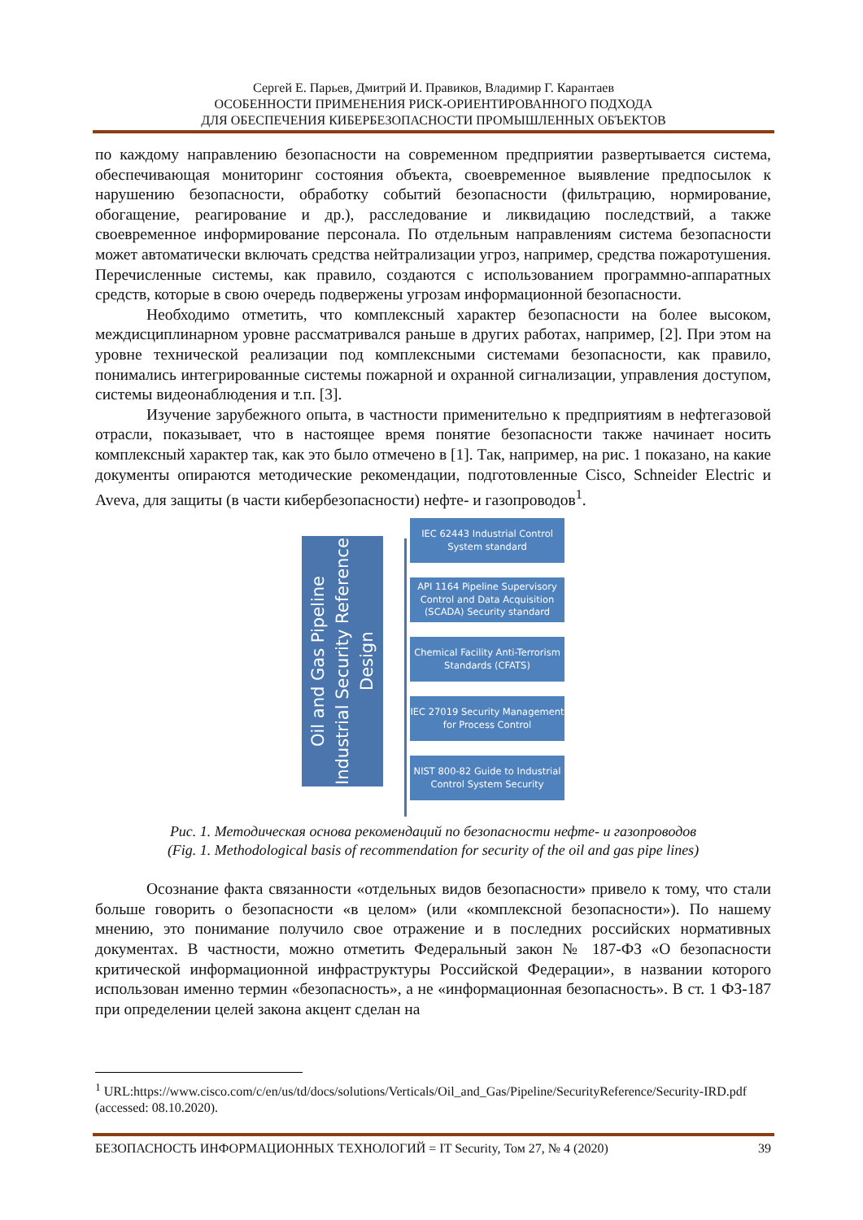Сергей Е. Парьев, Дмитрий И. Правиков, Владимир Г. Карантаев
ОСОБЕННОСТИ ПРИМЕНЕНИЯ РИСК-ОРИЕНТИРОВАННОГО ПОДХОДА
ДЛЯ ОБЕСПЕЧЕНИЯ КИБЕРБЕЗОПАСНОСТИ ПРОМЫШЛЕННЫХ ОБЪЕКТОВ
по каждому направлению безопасности на современном предприятии развертывается система, обеспечивающая мониторинг состояния объекта, своевременное выявление предпосылок к нарушению безопасности, обработку событий безопасности (фильтрацию, нормирование, обогащение, реагирование и др.), расследование и ликвидацию последствий, а также своевременное информирование персонала. По отдельным направлениям система безопасности может автоматически включать средства нейтрализации угроз, например, средства пожаротушения. Перечисленные системы, как правило, создаются с использованием программно-аппаратных средств, которые в свою очередь подвержены угрозам информационной безопасности.
Необходимо отметить, что комплексный характер безопасности на более высоком, междисциплинарном уровне рассматривался раньше в других работах, например, [2]. При этом на уровне технической реализации под комплексными системами безопасности, как правило, понимались интегрированные системы пожарной и охранной сигнализации, управления доступом, системы видеонаблюдения и т.п. [3].
Изучение зарубежного опыта, в частности применительно к предприятиям в нефтегазовой отрасли, показывает, что в настоящее время понятие безопасности также начинает носить комплексный характер так, как это было отмечено в [1]. Так, например, на рис. 1 показано, на какие документы опираются методические рекомендации, подготовленные Cisco, Schneider Electric и Aveva, для защиты (в части кибербезопасности) нефте- и газопроводов<sup>1</sup>.
Oil and Gas Pipeline Industrial Security Reference Design
IEC 62443 Industrial Control System standard
API 1164 Pipeline Supervisory Control and Data Acquisition (SCADA) Security standard
Chemical Facility Anti-Terrorism Standards (CFATS)
IEC 27019 Security Management for Process Control
NIST 800-82 Guide to Industrial Control System Security
Рис. 1. Методическая основа рекомендаций по безопасности нефте- и газопроводов
(Fig. 1. Methodological basis of recommendation for security of the oil and gas pipe lines)
Осознание факта связанности «отдельных видов безопасности» привело к тому, что стали больше говорить о безопасности «в целом» (или «комплексной безопасности»). По нашему мнению, это понимание получило свое отражение и в последних российских нормативных документах. В частности, можно отметить Федеральный закон № 187-ФЗ «О безопасности критической информационной инфраструктуры Российской Федерации», в названии которого использован именно термин «безопасность», а не «информационная безопасность». В ст. 1 ФЗ-187 при определении целей закона акцент сделан на
<sup>1</sup> URL:https://www.cisco.com/c/en/us/td/docs/solutions/Verticals/Oil_and_Gas/Pipeline/SecurityReference/Security-IRD.pdf (accessed: 08.10.2020).
БЕЗОПАСНОСТЬ ИНФОРМАЦИОННЫХ ТЕХНОЛОГИЙ = IT Security, Том 27, № 4 (2020) 39